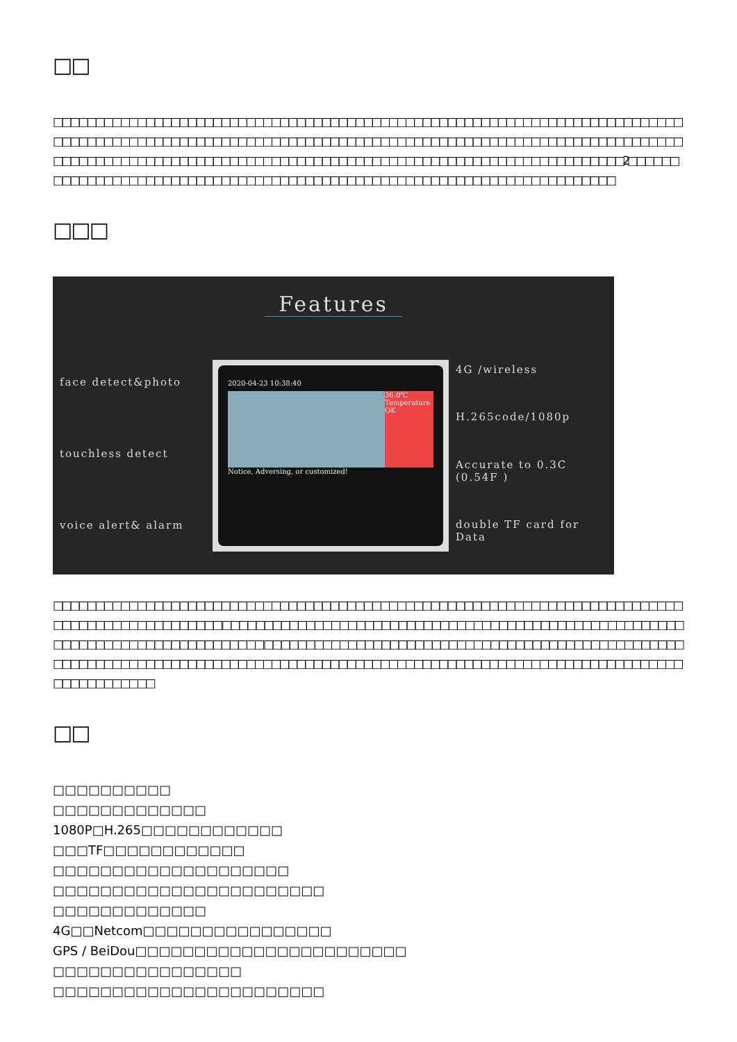□□
□□□□□□□□□□□□□□□□□□□□□□□□□□□□□□□□□□□□□□□□□□□□□□□□□□□□□□□□□□□□□□□□□□□□□□□□□□□□□□□□□□□□□□□□□□□□□□□□□□□□□□□□□□□□□□□□□□□□□□□□□□□□□□□□□□□□□□□□□□□□□□□□□□□□□□□□□□□□□□□□□□□□□□□□□□□□□□□□□□□□□□□□□□□□□□□□□□□□□□□□□□□□□□□□□□□□□□□□□□2□□□□□□□□□□□□□□□□□□□□□□□□□□□□□□□□□□□□□□□□□□□□□□□□□□□□□□□□□□□□□□□□□□□□□□□□□
□□□
Features
face detect&photo
touchless detect
voice alert& alarm
2020-04-23 10:38:40
36.0℃ Temperature OK
Notice, Adversing, or customized!
4G /wireless
H.265code/1080p
Accurate to 0.3C (0.54F )
double TF card for Data
□□□□□□□□□□□□□□□□□□□□□□□□□□□□□□□□□□□□□□□□□□□□□□□□□□□□□□□□□□□□□□□□□□□□□□□□□□□□□□□□□□□□□□□□□□□□□□□ □□□□□□□□□□□□□□□□□□□□□□□□□□□□□□□□□□□□□□□□□□□□□□□□□□□□□□□□□□□□□□□□□□□□□□□□□□□□□□□□ □□□□□□□□□□□□□□□□□□□□□□□□□□□□□□□□□□□□□□□□□□□□□□□□□□□□□□□□□□□□□□□□□□□□□□□□□□□□□□□□□□□□□□□□□□□□□□□□□□□□□□□□□□□□□□□□□□□□□□□□□□□□□□□□□□□□□□□□□
□□
□□□□□□□□□□
□□□□□□□□□□□□□
1080P□H.265□□□□□□□□□□□□
□□□TF□□□□□□□□□□□□
□□□□□□□□□□□□□□□□□□□□
□□□□□□□□□□□□□□□□□□□□□□□
□□□□□□□□□□□□□
4G□□Netcom□□□□□□□□□□□□□□□□
GPS / BeiDou□□□□□□□□□□□□□□□□□□□□□□□
□□□□□□□□□□□□□□□□
□□□□□□□□□□□□□□□□□□□□□□□